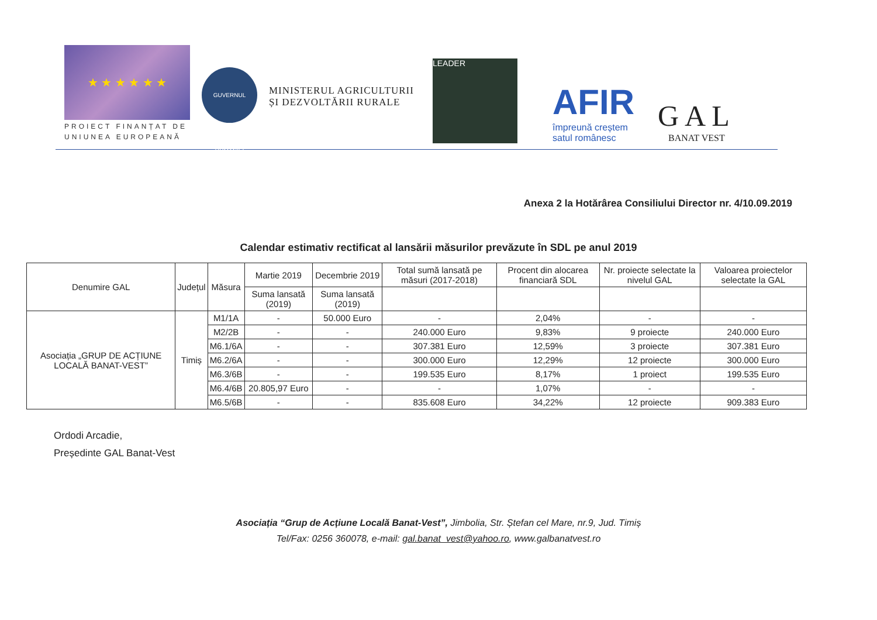★ ★ ★ ★ ★ ★
PROIECT FINANȚAT DE
UNIUNEA EUROPEANĂ
GUVERNUL ROMÂNIEI
MINISTERUL AGRICULTURII ȘI DEZVOLTĂRII RURALE
LEADER
AFIR
împreună creștem
satul românesc
GAL
BANAT VEST
Anexa 2 la Hotărârea Consiliului Director nr. 4/10.09.2019
Calendar estimativ rectificat al lansării măsurilor prevăzute în SDL pe anul 2019
| Denumire GAL | Județul | Măsura | Martie 2019 | Decembrie 2019 | Total sumă lansată pe măsuri (2017-2018) | Procent din alocarea financiară SDL | Nr. proiecte selectate la nivelul GAL | Valoarea proiectelor selectate la GAL |
| --- | --- | --- | --- | --- | --- | --- | --- | --- |
| | | | Suma lansată (2019) | Suma lansată (2019) | | | | |
| Asociația „GRUP DE ACȚIUNE LOCALĂ BANAT-VEST” | Timiș | M1/1A | - | 50.000 Euro | - | 2,04% | - | - |
| | | M2/2B | - | - | 240.000 Euro | 9,83% | 9 proiecte | 240.000 Euro |
| | | M6.1/6A | - | - | 307.381 Euro | 12,59% | 3 proiecte | 307.381 Euro |
| | | M6.2/6A | - | - | 300.000 Euro | 12,29% | 12 proiecte | 300.000 Euro |
| | | M6.3/6B | - | - | 199.535 Euro | 8,17% | 1 proiect | 199.535 Euro |
| | | M6.4/6B | 20.805,97 Euro | - | - | 1,07% | - | - |
| | | M6.5/6B | - | - | 835.608 Euro | 34,22% | 12 proiecte | 909.383 Euro |
Ordodi Arcadie,
Președinte GAL Banat-Vest
Asociația “Grup de Acțiune Locală Banat-Vest”, Jimbolia, Str. Ștefan cel Mare, nr.9, Jud. Timiș
Tel/Fax: 0256 360078, e-mail: gal.banat_vest@yahoo.ro, www.galbanatvest.ro